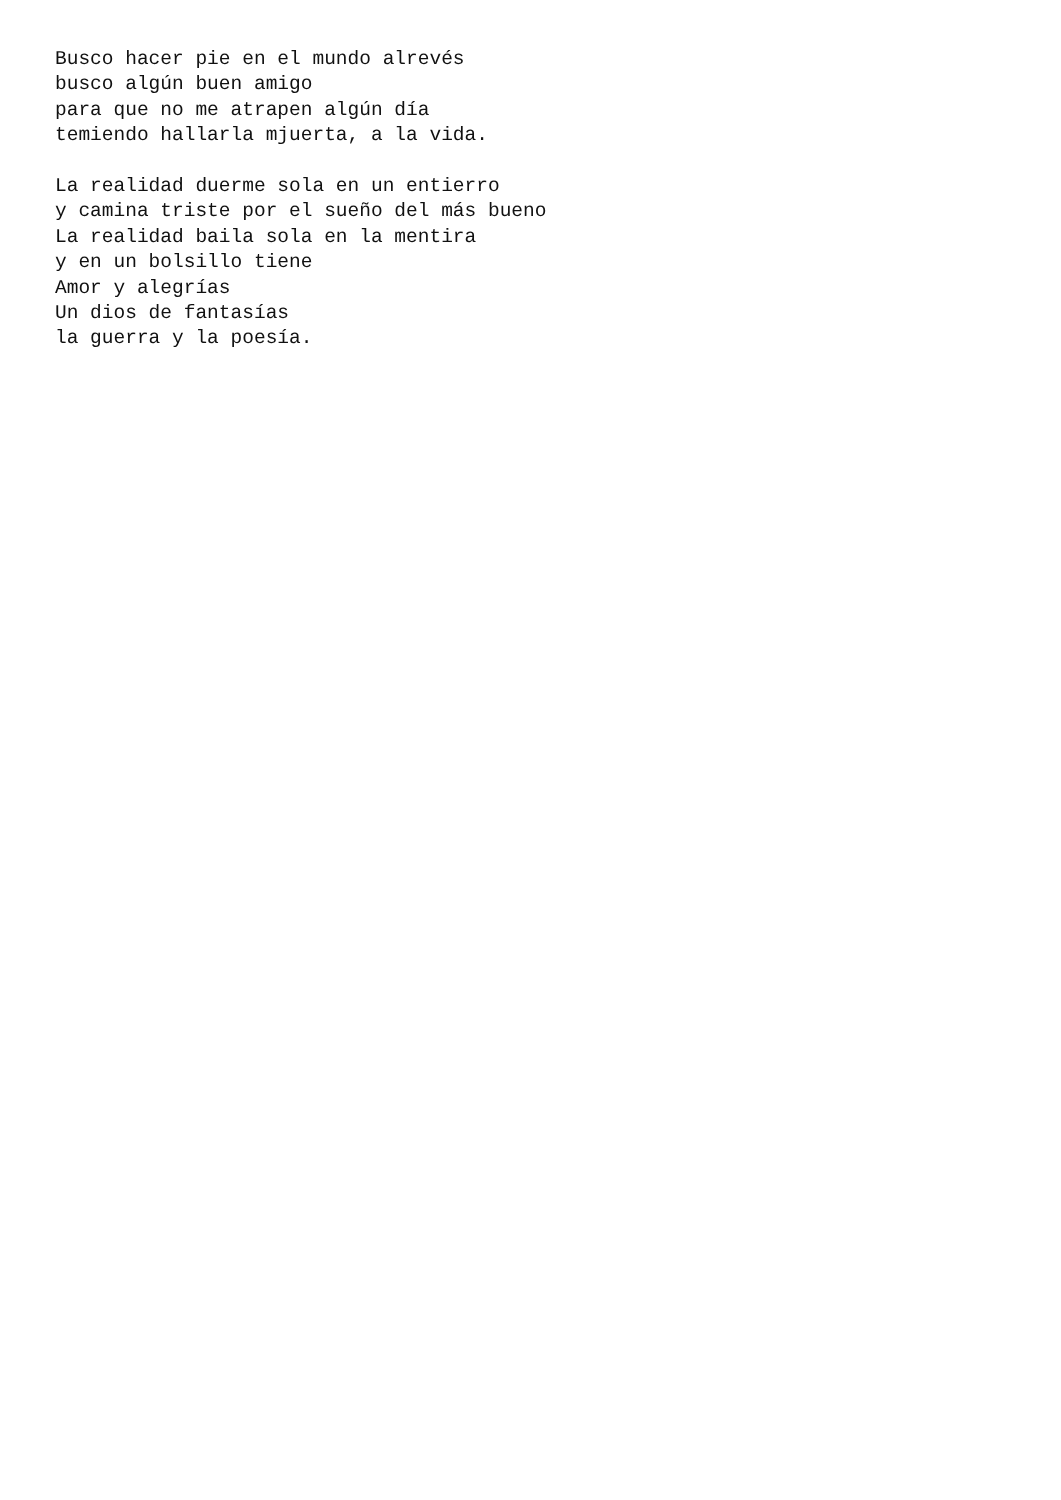Busco hacer pie en el mundo alrevés
busco algún buen amigo
para que no me atrapen algún día
temiendo hallarla mjuerta, a la vida.

La realidad duerme sola en un entierro
y camina triste por el sueño del más bueno
La realidad baila sola en la mentira
y en un bolsillo tiene
Amor y alegrías
Un dios de fantasías
la guerra y la poesía.